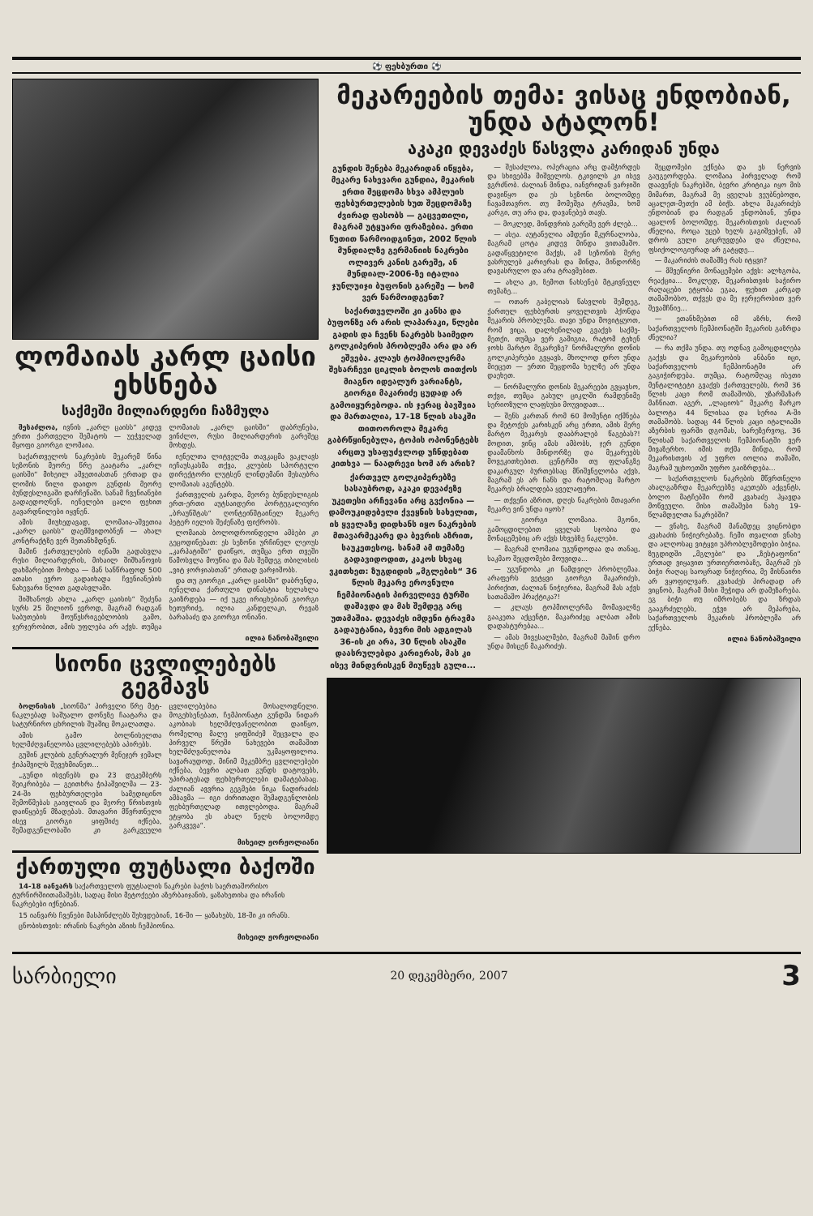⚽ ფეხბურთი ⚽
ლომაიას კარლ ცაისი ეხსნება
საქმეში მილიარდერი ჩაზმულა
შესაძლოა, ივნის „კარლ ცაისს“ კიდევ ერთი ქართველი შემატოს — უეჭველად მყოფი გიორგი ლომაია.
საქართველოს ნაკრების მეკარემ წინა სეზონის მეორე წრე გაატარა „კარლ ცაისში“ მიხეილ აშვეთიასთან ერთად და ლომის წილი დაიდო გუნდის მეორე ბუნდესლიგაში დარჩენაში. სანამ ჩვენიანები გადაედოღნენ, იენელები ცალი ფეხით გავარდნილები იყვნენ.
ამის მიუხედავად, ლომაია-აშვეთია „კარლ ცაისს“ დაემშვიდობნენ — ახალ კონტრაქტზე ვერ შეთანხმდნენ.
მაშინ ქართველების იენაში გადასვლა რუსი მილიარდერის, მიხაილ შიშხანოვის დახმარებით მოხდა — მან სანწრაფოდ 500 ათასი ევრო გადაიხადა ჩვენიანების ნახევარი წლით გადასვლაში.
შიშხანოვს ახლა „კარლ ცაისის“ შეძენა სურს 25 მილიონ ევროდ, მაგრამ რადგან საბუთების მოუწესრიგებლობის გამო, ჯერჯერობით, ამის უფლება არ აქვს. თუმცა ლომაიას „კარლ ცაისში“ დაბრუნება, ვინძლო, რუსი მილიარდერის გარეშეც მოხდეს.
იენელთა ლიტველმა თავკაცმა ვაკლავს იეჩაუსკასმა თქვა, კლუბის სპორტული დირექტორი ლუტსენ ლინდემანი მესაუბრა ლომაიას აგენტებს.
ქართველის გარდა, მეორე ბუნდესლიგის ერთ-ერთი აუტსაიდერი პორტუგალიური „ბრაუნშტას“ ღონტეინშტაინელ მეკარე პეტერ იელის შეძენაზე ფიქრობს.
ლომაიას ბოლოდროინდელი ამბები კი გეცოდინებათ: ეს სეზონი ურჩინულ ლეოუს „კარპატიში“ დაიწყო, თუმცა ერთ თვეში წამოსვლა მოუწია და მას შემდეგ თბილისის „ვიტ ჯორჯიასთან“ ერთად ვარჯიშობს.
და თუ გიორგი „კარლ ცაისში“ დაბრუნდა, იენელთა ქართული დინასტია ხელახლა გაიზრდება — იქ უკვე ირიცხებიან გიორგი ხეთურიძე, ილია კანდელაკი, რევაზ ბარაბაძე და გიორგი ონიანი.
ილია ნანობაშვილი
სიონი ცვლილებებს გეგმავს
ბოლნისის „სიონმა“ პირველი წრე მეტ-ნაკლებად საშუალო დონეზე ჩაატარა და სატურნირო ცხრილის შუაშიც მოკალათდა.
ამის გამო ბოლნისელთა ხელმძღვანელობა ცვლილებებს აპირებს.
გუშინ კლუბის გენერალურ მენეჯერ ჯემალ ჭიპაშვილს შევეხმიანეთ...
„გუნდი ისვენებს და 23 დეკემბერს შეიკრიბება — გეითხრა ჭიპაშვილმა — 23-24-ში ფეხბურთელები სამედიცინო შემოწმებას გაივლიან და მეორე წრისთვის დაიწყებენ მზადებას. მთავარი მწვრთნელი ისევ გიორგი ყიფშიძე იქნება, შემადგენლობაში კი გარკვეული ცვლილებებია მოსალოდნელი. მოგეხსენებათ, ჩემპიონატი გუნდმა ნიდარ აკობიას ხელმძღვანელობით დაიწყო, რომელიც მალე ყიფშიძემ შეცვალა და პირველ წრეში ნახევები თამაშით ხელმძღვანელობა უკმაყოფილოა. სავარაუდოდ, მინიმ მეკემბრე ცვლილებები იქნება, ბევრი ალბათ გუნდს დატოვებს, უპირატესად ფეხბურთელები დამატებასაც. ძალიან ავვრია გეგმები ნიკა ნადირაძის ამბავმა — იგი ძირითადი შემადგენლობის ფეხბურთელად ითვლებოდა. მაგრამ ეტყობა ეს ახალ წელს ბოლომდე გარკვევა“.
მიხეილ ჟორჟოლიანი
ქართული ფუტსალი ბაქოში
14-18 იანვარს საქართველოს ფუტსალის ნაკრები ბაქოს საერთაშორისო ტურნირშიითამაშებს, სადაც მისი მეტოქეები აზერბაიჯანის, ყაზახეთისა და ირანის ნაკრებები იქნებიან.
15 იანვარს ჩვენები მასპინძლებს შეხვდებიან, 16-ში — ყაზახებს, 18-ში კი ირანს.
ცნობისთვის: ირანის ნაკრები აზიის ჩემპიონია.
მიხეილ ჟორჟოლიანი
მეკარეების თემა: ვისაც ენდობიან, უნდა ატალონ!
აკაკი დევაძეს წასვლა კარიდან უნდა
გუნდის შენება მეკარიდან იწყება, მეკარე ნახევარი გუნდია, მეკარის ერთი შეცდომა სხვა ამპლუის ფეხბურთელების ხუთ შეცდომაზე ძვირად ფასობს — გაცვეთილი, მაგრამ უტყუარი ფრაზებია. ერთი წუთით წარმოიდგინეთ, 2002 წლის მუნდიალზე გერმანიის ნაკრები ოლივერ კანის გარეშე, ან მუნდიალ-2006-ზე იტალია ჯუნლუიჯი ბუფონის გარეშე — ხომ ვერ წარმოიდგენთ?
საქართველოში კი კანსა და ბუფონზე არ არის ლაპარაკი, წლები გადის და ჩვენს ნაკრებს საიმედო გოლკიპერის პრობლემა არა და არ ეშვება. კლაუს ტოპმიოლერმა შესარჩევი ციკლის ბოლოს თითქოს მიაგნო იდეალურ ვარიანტს, გიორგი მაკარიძე ცუდად არ გამოიყურებოდა. ის ჯერაც ბავშვია და მართალია, 17-18 წლის ასაკში თითოოროლა მეკარე გაბრწყინებულა, ტოპის ოპონენტებს არცთუ უსაფუძვლოდ უჩნდებათ კითხვა — ნაადრევი ხომ არ არის?
ქართველ გოლკიპერებზე სასაუბროდ, აკაკი დევაძეზე უკეთესი არჩევანი არც გვქონია — დამოუკიდებელი ქვეყნის სახელით, ის ყველაზე დიდხანს იყო ნაკრების მთავარმეკარე და ბევრის აზრით, საუკეთესოც. სანამ ამ თემაზე გადავიდოდით, კაკოს სხვაც ვკითხეთ: ზუგდიდის „მგლების“ 36 წლის მეკარე ეროვნული ჩემპიონატის პირველივე ტურში დაშავდა და მას შემდეგ არც უთამაშია. დევაძეს იმდენი ტრავმა გადაუტანია, ბევრი მის ადგილას 36-ის კი არა, 30 წლის ასაკში დაასრულებდა კარიერას, მას კი ისევ მინდვრისკენ მიუწევს გული...
— შესაძლოა, ოპერაცია არც დამჭირდეს და სხივებმა მიშველოს. ტკივილს კი ისევ ვგრძნობ. ძალიან მინდა, იანვრიდან ვარჯიში დავიწყო და ეს სეზონი ბოლომდე ჩავამთავრო. თუ მომეშვა ტრავმა, ხომ კარგი, თუ არა და, დავანებებ თავს.
— მოკლედ, მინდვრის გარეშე ვერ ძლებ...
— ასეა. აუტანელია ამდენი მკურნალობა, მაგრამ ცოტა კიდევ მინდა ვითამაშო. გადაწყვეტილი მაქვს, ამ სეზონის მერე ვასრულებ კარიერას და მინდა, მინდორზე დავასრულო და არა ტრავმებით.
— ახლა კი, ზემოთ ნახსენებ მტკივნეულ თემაზე...
— ოთარ გაბელიას წასვლის შემდეგ, ქართულ ფეხბურთს ყოველთვის ჰქონდა მეკარის პრობლემა. თავი უნდა მოვიტყუოთ, რომ ვიცა, დალხენილად გვაქვს საქმე-მეთქი, თუმცა ვერ გამიგია, რატომ ტეხენ ჯოხს მარტო მეკარეზე? ნორმალური დონის გოლკიპერები გვყავს, მხოლოდ დრო უნდა მიეცეთ — ერთი შეცდომა ხელზე არ უნდა დაეხეთ.
— ნორმალური დონის მეკარეები გვყავსო, თქვი, თუმცა გასულ ციკლში რამდენიმე სერიოზული ლაფსუსი მოუვიდათ...
— შენს კართან რომ 60 მომენტი იქმნება და მეტოქეს კარისკენ არც ერთი, ამის მერე მარტო მეკარეს დააბრალებ წაგებას?! მოდით, ვინც ამას ამბობს, ჯერ გუნდი დაამანხოს მინდორზე და მეკარეებს მოვეკითხებით. ცენტრში თუ ფლანგზე დაკარგულ ბურთებსაც მნიშვნელობა აქვს, მაგრამ ეს არ ჩანს და რატომღაც მარტო მეკარეს ბრალდება ყველაფერი.
— თქვენი აზრით, დღეს ნაკრების მთავარი მეკარე ვინ უნდა იყოს?
— გიორგი ლომაია. მგონი, გამოცდილებით ყველას სჯობია და მონაცემებიც არ აქვს სხვებზე ნაკლები.
— მაგრამ ლომაია უგუნდოდაა და თანაც, საკმაო შეცდომები მოუვიდა...
— უგუნდობა კი ნამდვილ პრობლემაა. არაფერს ვეტყვი გიორგი მაკარიძეს, პირიქით, ძალიან ნიჭიერია, მაგრამ მას აქვს სათამაშო პრაქტიკა?!
— კლაუს ტოპმიოლერმა მომავალზე გააკეთა აქცენტი, მაკარიძეც ალბათ ამის დადასტურებაა...
— ამას მივესალმები, მაგრამ მაშინ დრო უნდა მისცენ მაკარიძეს.
შეცდომები ექნება და ეს ნერვის გაუგეორდება. ლომაია პირველად რომ დაავენეს ნაკრებში, ბევრი კრიტიკა იყო მის მიმართ, მაგრამ მე ყველას ვეუბნებოდი, აცალეთ-მეთქი ამ ბიჭს. ახლა მაკარიძეს ენდობიან და რადგან ენდობიან, უნდა აცალონ ბოლომდე. მეკარისთვის ძალიან ძნელია, როცა უცებ ხელს გაგიშვებენ, ამ დროს გული გიცრუვდება და ძნელია, ფსიქოლოგიურად არ გატყდე...
— მაკარიძის თამაშზე რას იტყვი?
— მშვენიერი მონაცემები აქვს: ალხგობა, რეაქცია... მოკლედ, მეკარისთვის საჭირო რაღაცები ეტყობა ეგაა, ფეხით კარგად თამაშობსო, თქვეს და მე ჯერჯერობით ვერ შევამჩნიე...
— ეთანხმებით იმ აზრს, რომ საქართველოს ჩემპიონატში მეკარის გაზრდა ძნელია?
— რა თქმა უნდა. თუ ოდნავ გამოცდილება გაქვს და მეკარეობის ანბანი იცი, საქართველოს ჩემპიონატში არ გაგიჭირდება. თუმცა, რატომღაც ისეთი მენტალიტეტი გვაქვს ქართველებს, რომ 36 წლის კაცი რომ თამაშობს, უზარმაზარ მაჩნიათ. აგერ, „ლაციოს“ მეკარე მარკო ბალოტა 44 წლისაა და სერია A-ში თამაშობს. სადაც 44 წლის კაცი იტალიაში აზერბის ფარში დგომას, სარეზერვოც, 36 წლისამ საქართველოს ჩემპიონატში ვერ მივაზერხო. იმის თქმა მინდა, რომ მეკარისთვის აქ უფრო იოლია თამაში, მაგრამ უცხოეთში უფრო გაიზრდება...
— საქართველოს ნაკრების მწვრთნელი ახალგაზრდა მეკარეებზე აკეთებს აქცენტს, ბოლო მატჩებში რომ კვახაძე ჰყავდა მოწვეული. მისი თამაშები ნახე 19-წლამდელთა ნაკრებში?
— ვნახე, მაგრამ მანამდეც ვიცნობდი კვახაძის ნიჭიერებაზე. ჩემი თვალით ვნახე და ალღოსაც ვიტყვი უპრობლემოდები ბიჭია. ზუგდიდში „მგლები“ და „ზესტაფონი“ ერთად ვიყავით ურთიერთობაზე, მაგრამ ეს ბიჭი რაღაც საოცრად ნიჭიერია, მე მისნაირი არ ვყოფილვარ. კვახაძეს პირადად არ ვიცნობ, მაგრამ მისი შეჭიდა არ დამეზარება. ეგ ბიჭი თუ იმრობებს და ზრდას გააგრძელებს, ეჭვი არ მეპარება, საქართველოს მეკარის პრობლემა არ ექნება.
ილია ნანობაშვილი
სარბიელი 20 დეკემბერი, 2007 3